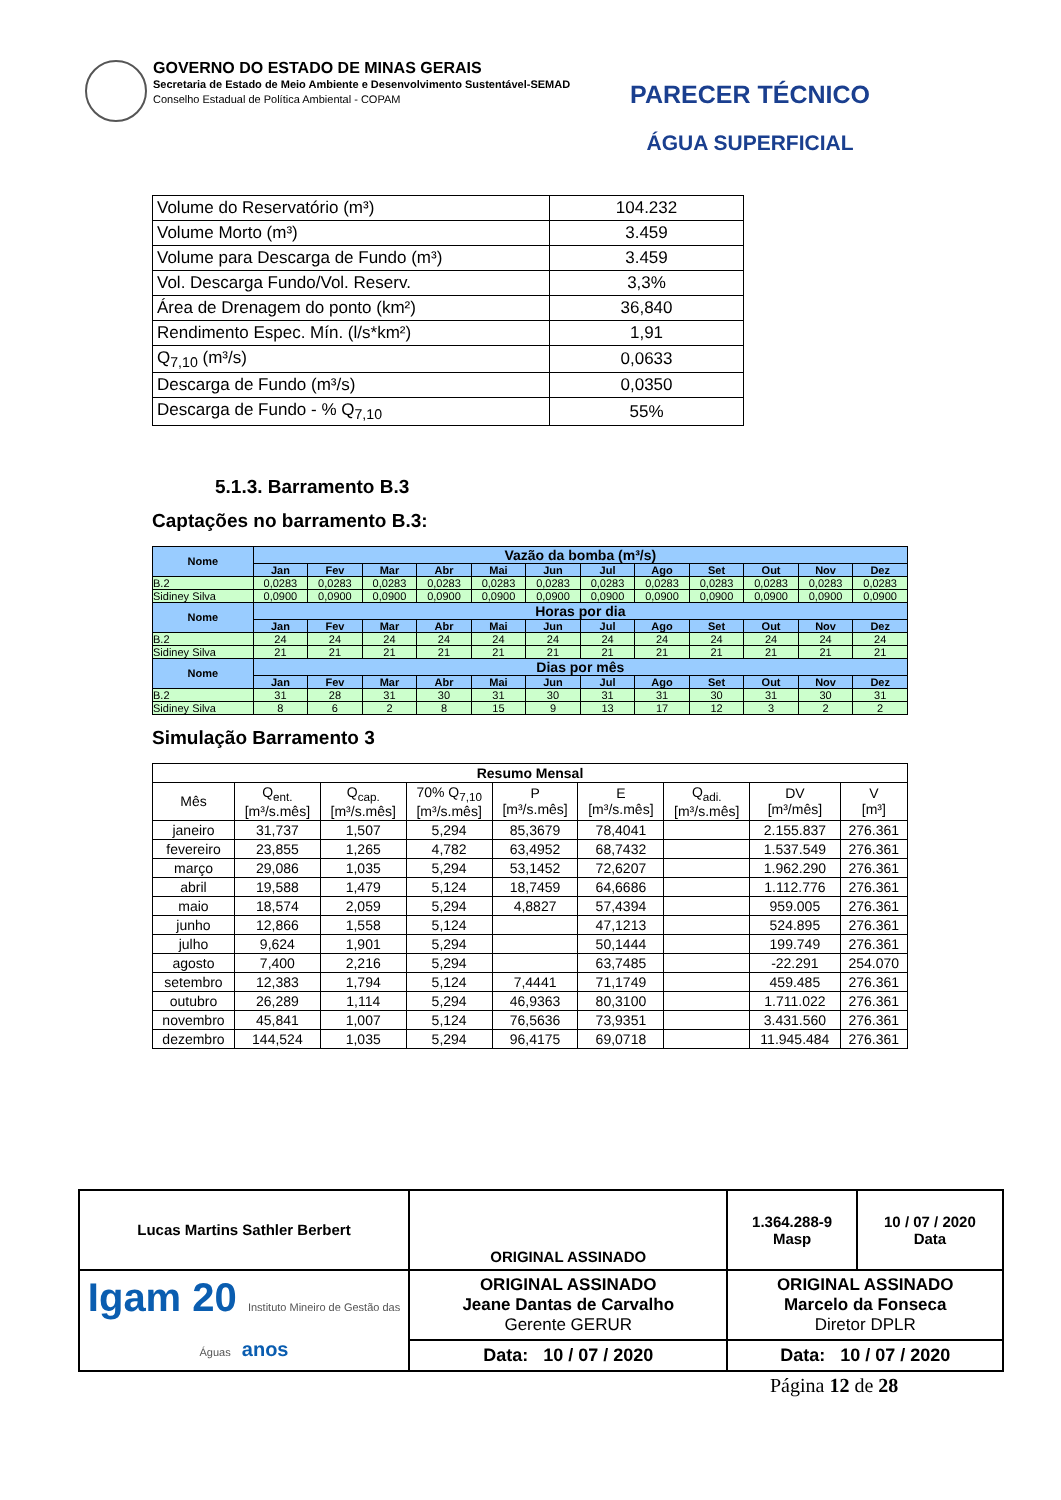GOVERNO DO ESTADO DE MINAS GERAIS
Secretaria de Estado de Meio Ambiente e Desenvolvimento Sustentável-SEMAD
Conselho Estadual de Política Ambiental - COPAM
PARECER TÉCNICO
ÁGUA SUPERFICIAL
| Volume do Reservatório (m³) | 104.232 |
| Volume Morto (m³) | 3.459 |
| Volume para Descarga de Fundo (m³) | 3.459 |
| Vol. Descarga Fundo/Vol. Reserv. | 3,3% |
| Área de Drenagem do ponto (km²) | 36,840 |
| Rendimento Espec. Mín. (l/s*km²) | 1,91 |
| Q<sub>7,10</sub> (m³/s) | 0,0633 |
| Descarga de Fundo (m³/s) | 0,0350 |
| Descarga de Fundo - % Q<sub>7,10</sub> | 55% |
5.1.3. Barramento B.3
Captações no barramento B.3:
| Nome | Vazão da bomba (m³/s) | | | | | | | | | | | |
| --- | --- | --- | --- | --- | --- | --- | --- | --- | --- | --- | --- | --- |
| | Jan | Fev | Mar | Abr | Mai | Jun | Jul | Ago | Set | Out | Nov | Dez |
| B.2 | 0,0283 | 0,0283 | 0,0283 | 0,0283 | 0,0283 | 0,0283 | 0,0283 | 0,0283 | 0,0283 | 0,0283 | 0,0283 | 0,0283 |
| Sidiney Silva | 0,0900 | 0,0900 | 0,0900 | 0,0900 | 0,0900 | 0,0900 | 0,0900 | 0,0900 | 0,0900 | 0,0900 | 0,0900 | 0,0900 |
| Nome | Horas por dia | | | | | | | | | | | |
| | Jan | Fev | Mar | Abr | Mai | Jun | Jul | Ago | Set | Out | Nov | Dez |
| B.2 | 24 | 24 | 24 | 24 | 24 | 24 | 24 | 24 | 24 | 24 | 24 | 24 |
| Sidiney Silva | 21 | 21 | 21 | 21 | 21 | 21 | 21 | 21 | 21 | 21 | 21 | 21 |
| Nome | Dias por mês | | | | | | | | | | | |
| | Jan | Fev | Mar | Abr | Mai | Jun | Jul | Ago | Set | Out | Nov | Dez |
| B.2 | 31 | 28 | 31 | 30 | 31 | 30 | 31 | 31 | 30 | 31 | 30 | 31 |
| Sidiney Silva | 8 | 6 | 2 | 8 | 15 | 9 | 13 | 17 | 12 | 3 | 2 | 2 |
Simulação Barramento 3
| Resumo Mensal | | | | | | | | |
| --- | --- | --- | --- | --- | --- | --- | --- | --- |
| Mês | Q<sub>ent.</sub> [m³/s.mês] | Q<sub>cap.</sub> [m³/s.mês] | 70% Q<sub>7,10</sub> [m³/s.mês] | P [m³/s.mês] | E [m³/s.mês] | Q<sub>adi.</sub> [m³/s.mês] | DV [m³/mês] | V [m³] |
| janeiro | 31,737 | 1,507 | 5,294 | 85,3679 | 78,4041 | | 2.155.837 | 276.361 |
| fevereiro | 23,855 | 1,265 | 4,782 | 63,4952 | 68,7432 | | 1.537.549 | 276.361 |
| março | 29,086 | 1,035 | 5,294 | 53,1452 | 72,6207 | | 1.962.290 | 276.361 |
| abril | 19,588 | 1,479 | 5,124 | 18,7459 | 64,6686 | | 1.112.776 | 276.361 |
| maio | 18,574 | 2,059 | 5,294 | 4,8827 | 57,4394 | | 959.005 | 276.361 |
| junho | 12,866 | 1,558 | 5,124 | | 47,1213 | | 524.895 | 276.361 |
| julho | 9,624 | 1,901 | 5,294 | | 50,1444 | | 199.749 | 276.361 |
| agosto | 7,400 | 2,216 | 5,294 | | 63,7485 | | -22.291 | 254.070 |
| setembro | 12,383 | 1,794 | 5,124 | 7,4441 | 71,1749 | | 459.485 | 276.361 |
| outubro | 26,289 | 1,114 | 5,294 | 46,9363 | 80,3100 | | 1.711.022 | 276.361 |
| novembro | 45,841 | 1,007 | 5,124 | 76,5636 | 73,9351 | | 3.431.560 | 276.361 |
| dezembro | 144,524 | 1,035 | 5,294 | 96,4175 | 69,0718 | | 11.945.484 | 276.361 |
| Lucas Martins Sathler Berbert | ORIGINAL ASSINADO | 1.364.288-9 Masp | 10 / 07 / 2020 Data |
| Igam 20 Instituto Mineiro de Gestão das Águas anos | ORIGINAL ASSINADO Jeane Dantas de Carvalho Gerente GERUR | ORIGINAL ASSINADO Marcelo da Fonseca Diretor DPLR | |
| | Data: 10 / 07 / 2020 | Data: 10 / 07 / 2020 | |
Página 12 de 28